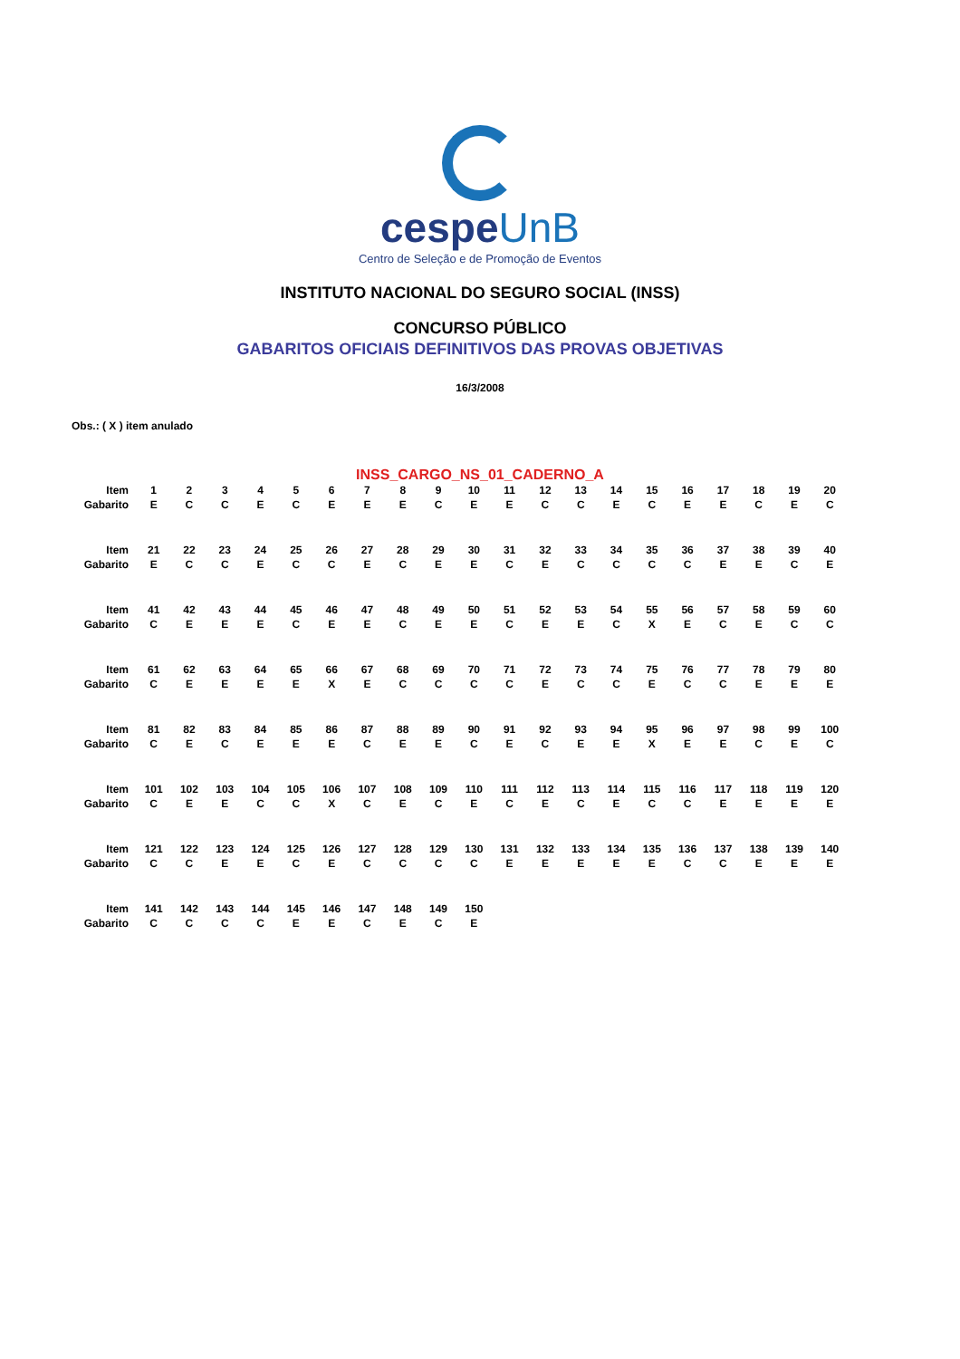cespeUnB
Centro de Seleção e de Promoção de Eventos
INSTITUTO NACIONAL DO SEGURO SOCIAL (INSS)
CONCURSO PÚBLICO
GABARITOS OFICIAIS DEFINITIVOS DAS PROVAS OBJETIVAS
16/3/2008
Obs.: ( X ) item anulado
INSS_CARGO_NS_01_CADERNO_A
| Item | 1 | 2 | 3 | 4 | 5 | 6 | 7 | 8 | 9 | 10 | 11 | 12 | 13 | 14 | 15 | 16 | 17 | 18 | 19 | 20 |
| Gabarito | E | C | C | E | C | E | E | E | C | E | E | C | C | E | C | E | E | C | E | C |
| Item | 21 | 22 | 23 | 24 | 25 | 26 | 27 | 28 | 29 | 30 | 31 | 32 | 33 | 34 | 35 | 36 | 37 | 38 | 39 | 40 |
| Gabarito | E | C | C | E | C | C | E | C | E | E | C | E | C | C | C | C | E | E | C | E |
| Item | 41 | 42 | 43 | 44 | 45 | 46 | 47 | 48 | 49 | 50 | 51 | 52 | 53 | 54 | 55 | 56 | 57 | 58 | 59 | 60 |
| Gabarito | C | E | E | E | C | E | E | C | E | E | C | E | E | C | X | E | C | E | C | C |
| Item | 61 | 62 | 63 | 64 | 65 | 66 | 67 | 68 | 69 | 70 | 71 | 72 | 73 | 74 | 75 | 76 | 77 | 78 | 79 | 80 |
| Gabarito | C | E | E | E | E | X | E | C | C | C | C | E | C | C | E | C | C | E | E | E |
| Item | 81 | 82 | 83 | 84 | 85 | 86 | 87 | 88 | 89 | 90 | 91 | 92 | 93 | 94 | 95 | 96 | 97 | 98 | 99 | 100 |
| Gabarito | C | E | C | E | E | E | C | E | E | C | E | C | E | E | X | E | E | C | E | C |
| Item | 101 | 102 | 103 | 104 | 105 | 106 | 107 | 108 | 109 | 110 | 111 | 112 | 113 | 114 | 115 | 116 | 117 | 118 | 119 | 120 |
| Gabarito | C | E | E | C | C | X | C | E | C | E | C | E | C | E | C | C | E | E | E | E |
| Item | 121 | 122 | 123 | 124 | 125 | 126 | 127 | 128 | 129 | 130 | 131 | 132 | 133 | 134 | 135 | 136 | 137 | 138 | 139 | 140 |
| Gabarito | C | C | E | E | C | E | C | C | C | C | E | E | E | E | E | C | C | E | E | E |
| Item | 141 | 142 | 143 | 144 | 145 | 146 | 147 | 148 | 149 | 150 | | | | | | | | | | |
| Gabarito | C | C | C | C | E | E | C | E | C | E | | | | | | | | | | |